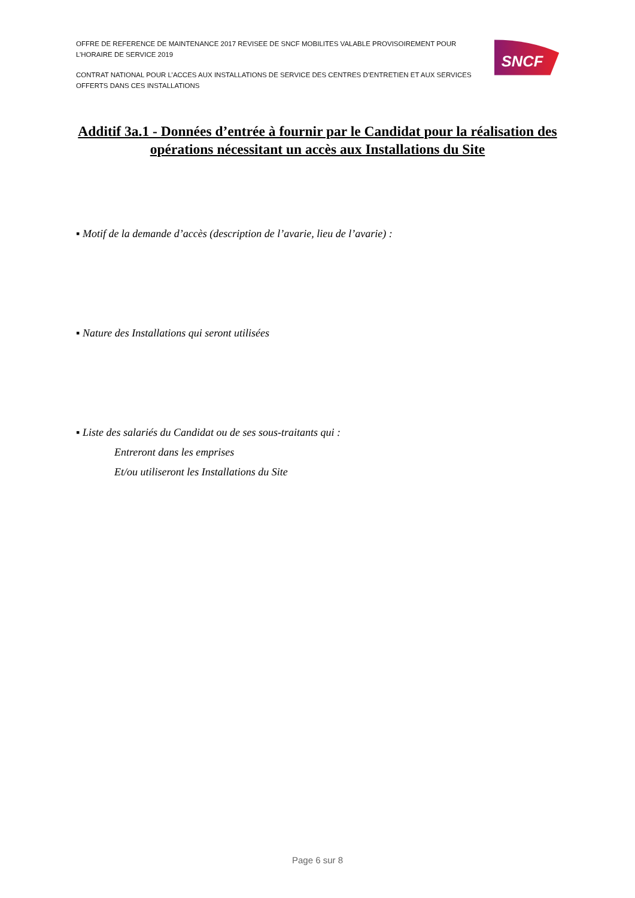OFFRE DE REFERENCE DE MAINTENANCE 2017 REVISEE DE SNCF MOBILITES VALABLE PROVISOIREMENT POUR L’HORAIRE DE SERVICE 2019
CONTRAT NATIONAL POUR L’ACCES AUX INSTALLATIONS DE SERVICE DES CENTRES D’ENTRETIEN ET AUX SERVICES OFFERTS DANS CES INSTALLATIONS
SNCF
Additif 3a.1 - Données d’entrée à fournir par le Candidat pour la réalisation des opérations nécessitant un accès aux Installations du Site
▪ Motif de la demande d’accès (description de l’avarie, lieu de l’avarie) :
▪ Nature des Installations qui seront utilisées
▪ Liste des salariés du Candidat ou de ses sous-traitants qui :
Entreront dans les emprises
Et/ou utiliseront les Installations du Site
Page 6 sur 8